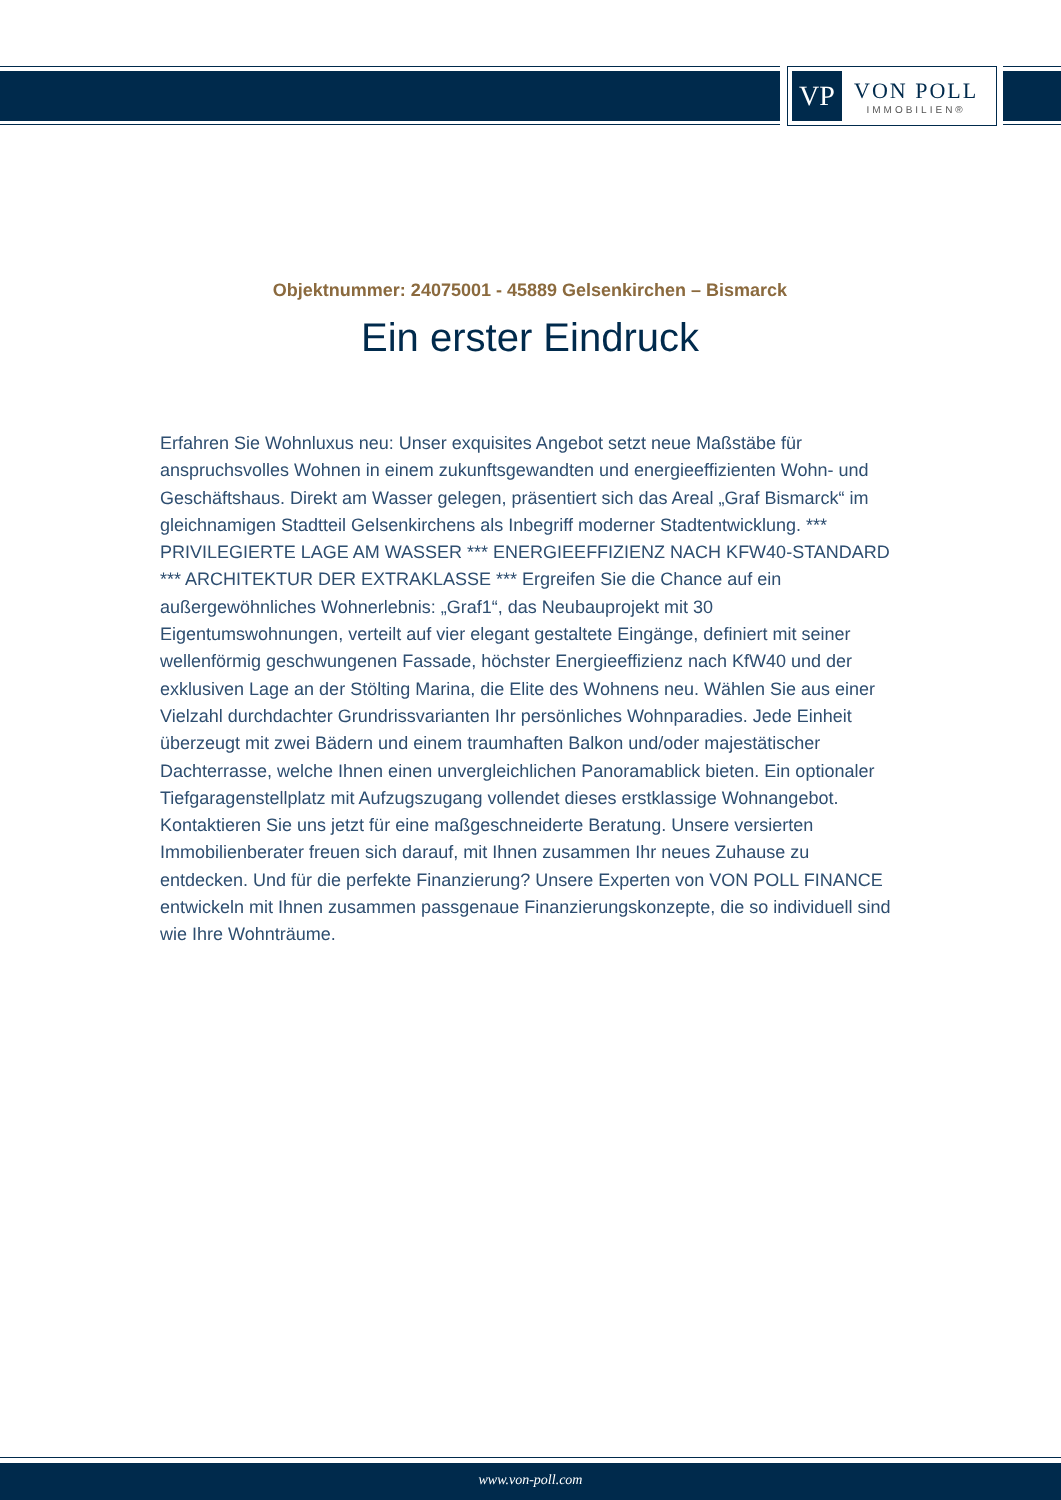VP
VON POLL
IMMOBILIEN®
Objektnummer: 24075001 - 45889 Gelsenkirchen – Bismarck
Ein erster Eindruck
Erfahren Sie Wohnluxus neu: Unser exquisites Angebot setzt neue Maßstäbe für anspruchsvolles Wohnen in einem zukunftsgewandten und energieeffizienten Wohn- und Geschäftshaus. Direkt am Wasser gelegen, präsentiert sich das Areal „Graf Bismarck“ im gleichnamigen Stadtteil Gelsenkirchens als Inbegriff moderner Stadtentwicklung. *** PRIVILEGIERTE LAGE AM WASSER *** ENERGIEEFFIZIENZ NACH KFW40-STANDARD *** ARCHITEKTUR DER EXTRAKLASSE *** Ergreifen Sie die Chance auf ein außergewöhnliches Wohnerlebnis: „Graf1“, das Neubauprojekt mit 30 Eigentumswohnungen, verteilt auf vier elegant gestaltete Eingänge, definiert mit seiner wellenförmig geschwungenen Fassade, höchster Energieeffizienz nach KfW40 und der exklusiven Lage an der Stölting Marina, die Elite des Wohnens neu. Wählen Sie aus einer Vielzahl durchdachter Grundrissvarianten Ihr persönliches Wohnparadies. Jede Einheit überzeugt mit zwei Bädern und einem traumhaften Balkon und/oder majestätischer Dachterrasse, welche Ihnen einen unvergleichlichen Panoramablick bieten. Ein optionaler Tiefgaragenstellplatz mit Aufzugszugang vollendet dieses erstklassige Wohnangebot. Kontaktieren Sie uns jetzt für eine maßgeschneiderte Beratung. Unsere versierten Immobilienberater freuen sich darauf, mit Ihnen zusammen Ihr neues Zuhause zu entdecken. Und für die perfekte Finanzierung? Unsere Experten von VON POLL FINANCE entwickeln mit Ihnen zusammen passgenaue Finanzierungskonzepte, die so individuell sind wie Ihre Wohnträume.
www.von-poll.com